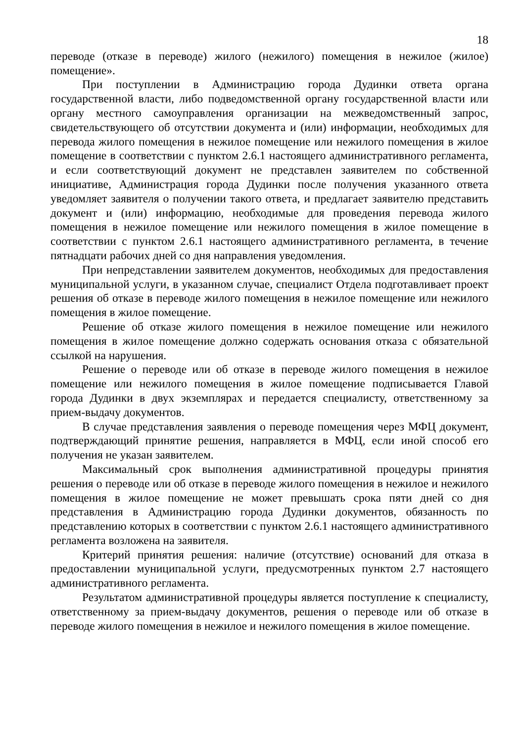18
переводе (отказе в переводе) жилого (нежилого) помещения в нежилое (жилое) помещение».
При поступлении в Администрацию города Дудинки ответа органа государственной власти, либо подведомственной органу государственной власти или органу местного самоуправления организации на межведомственный запрос, свидетельствующего об отсутствии документа и (или) информации, необходимых для перевода жилого помещения в нежилое помещение или нежилого помещения в жилое помещение в соответствии с пунктом 2.6.1 настоящего административного регламента, и если соответствующий документ не представлен заявителем по собственной инициативе, Администрация города Дудинки после получения указанного ответа уведомляет заявителя о получении такого ответа, и предлагает заявителю представить документ и (или) информацию, необходимые для проведения перевода жилого помещения в нежилое помещение или нежилого помещения в жилое помещение в соответствии с пунктом 2.6.1 настоящего административного регламента, в течение пятнадцати рабочих дней со дня направления уведомления.
При непредставлении заявителем документов, необходимых для предоставления муниципальной услуги, в указанном случае, специалист Отдела подготавливает проект решения об отказе в переводе жилого помещения в нежилое помещение или нежилого помещения в жилое помещение.
Решение об отказе жилого помещения в нежилое помещение или нежилого помещения в жилое помещение должно содержать основания отказа с обязательной ссылкой на нарушения.
Решение о переводе или об отказе в переводе жилого помещения в нежилое помещение или нежилого помещения в жилое помещение подписывается Главой города Дудинки в двух экземплярах и передается специалисту, ответственному за прием-выдачу документов.
В случае представления заявления о переводе помещения через МФЦ документ, подтверждающий принятие решения, направляется в МФЦ, если иной способ его получения не указан заявителем.
Максимальный срок выполнения административной процедуры принятия решения о переводе или об отказе в переводе жилого помещения в нежилое и нежилого помещения в жилое помещение не может превышать срока пяти дней со дня представления в Администрацию города Дудинки документов, обязанность по представлению которых в соответствии с пунктом 2.6.1 настоящего административного регламента возложена на заявителя.
Критерий принятия решения: наличие (отсутствие) оснований для отказа в предоставлении муниципальной услуги, предусмотренных пунктом 2.7 настоящего административного регламента.
Результатом административной процедуры является поступление к специалисту, ответственному за прием-выдачу документов, решения о переводе или об отказе в переводе жилого помещения в нежилое и нежилого помещения в жилое помещение.